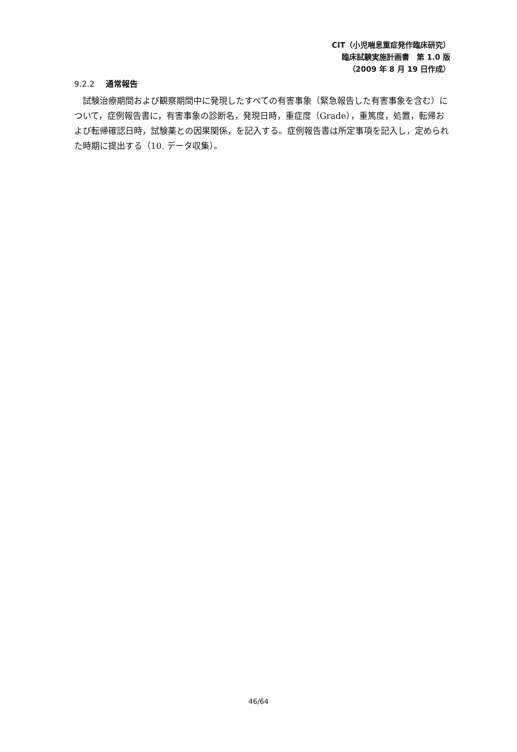CIT（小児喘息重症発作臨床研究）
臨床試験実施計画書　第 1.0 版
（2009 年 8 月 19 日作成）
9.2.2 通常報告
試験治療期間および観察期間中に発現したすべての有害事象（緊急報告した有害事象を含む）について，症例報告書に，有害事象の診断名，発現日時，重症度（Grade），重篤度，処置，転帰および転帰確認日時，試験薬との因果関係，を記入する。症例報告書は所定事項を記入し，定められた時期に提出する（10. データ収集）。
46/64